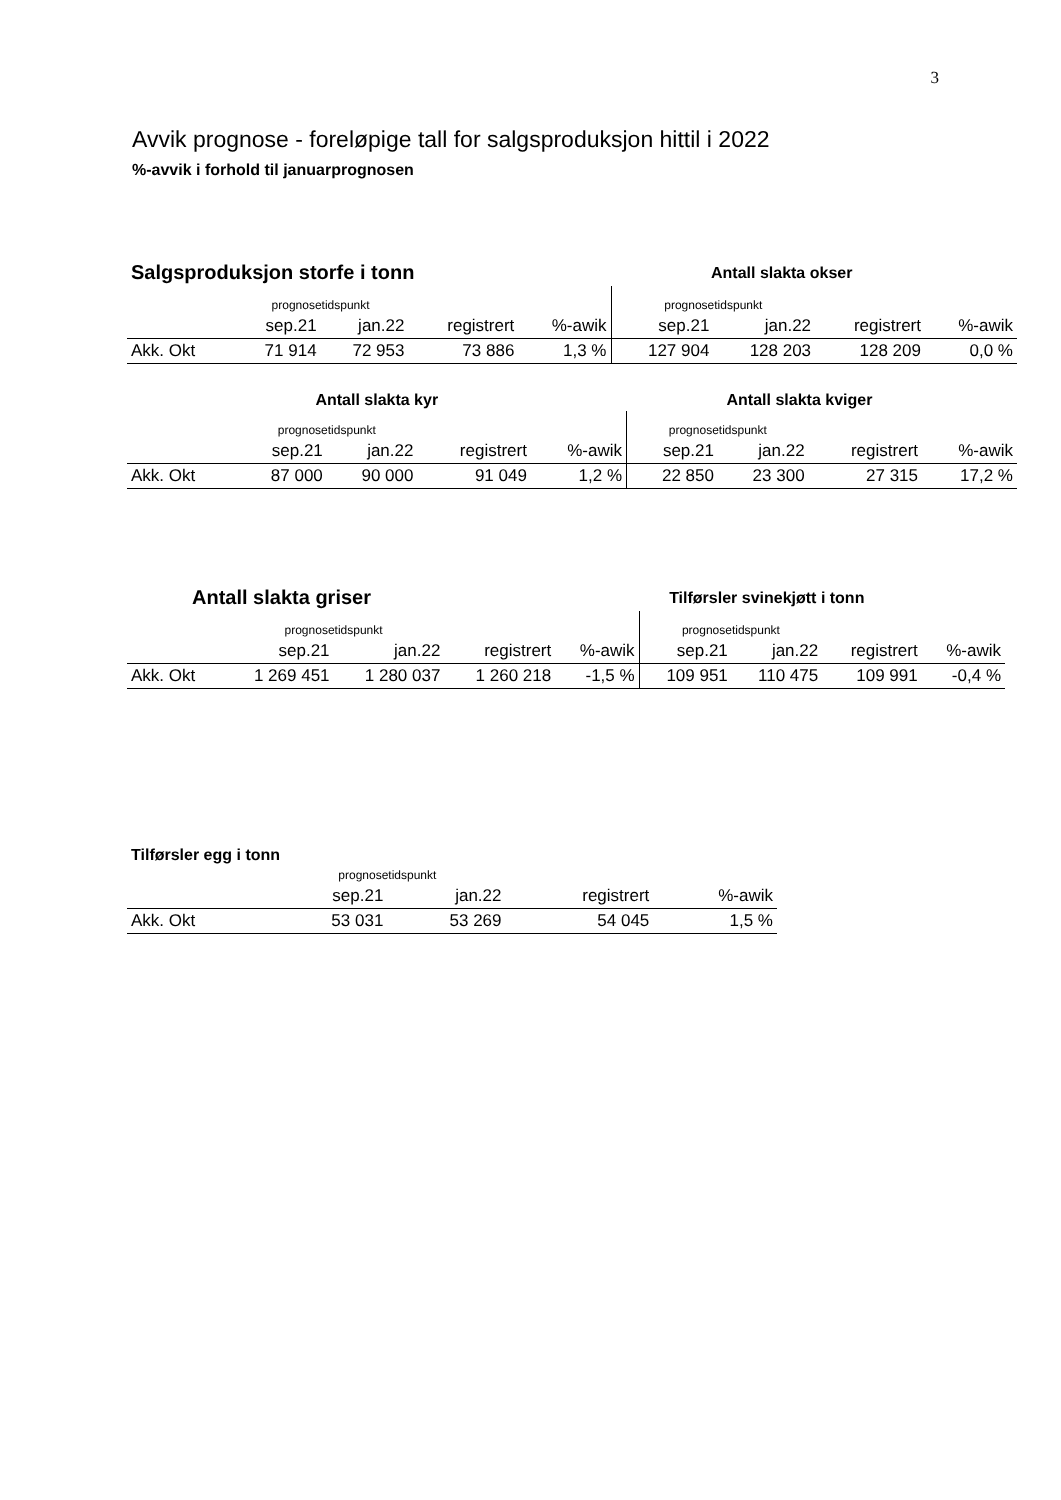3
Avvik prognose - foreløpige tall for salgsproduksjon hittil i 2022
%-avvik i forhold til januarprognosen
| Salgsproduksjon storfe i tonn | | | | | Antall slakta okser | | | |
| | prognosetidspunkt | | | | prognosetidspunkt | | | |
| | sep.21 | jan.22 | registrert | %-awik | sep.21 | jan.22 | registrert | %-awik |
| Akk. Okt | 71 914 | 72 953 | 73 886 | 1,3 % | 127 904 | 128 203 | 128 209 | 0,0 % |
| Antall slakta kyr | | | | | Antall slakta kviger | | | |
| | prognosetidspunkt | | | | prognosetidspunkt | | | |
| | sep.21 | jan.22 | registrert | %-awik | sep.21 | jan.22 | registrert | %-awik |
| Akk. Okt | 87 000 | 90 000 | 91 049 | 1,2 % | 22 850 | 23 300 | 27 315 | 17,2 % |
| Antall slakta griser | | | | | Tilførsler svinekjøtt i tonn | | | |
| | prognosetidspunkt | | | | prognosetidspunkt | | | |
| | sep.21 | jan.22 | registrert | %-awik | sep.21 | jan.22 | registrert | %-awik |
| Akk. Okt | 1 269 451 | 1 280 037 | 1 260 218 | -1,5 % | 109 951 | 110 475 | 109 991 | -0,4 % |
| Tilførsler egg i tonn | | | | |
| | prognosetidspunkt | | | |
| | sep.21 | jan.22 | registrert | %-awik |
| Akk. Okt | 53 031 | 53 269 | 54 045 | 1,5 % |